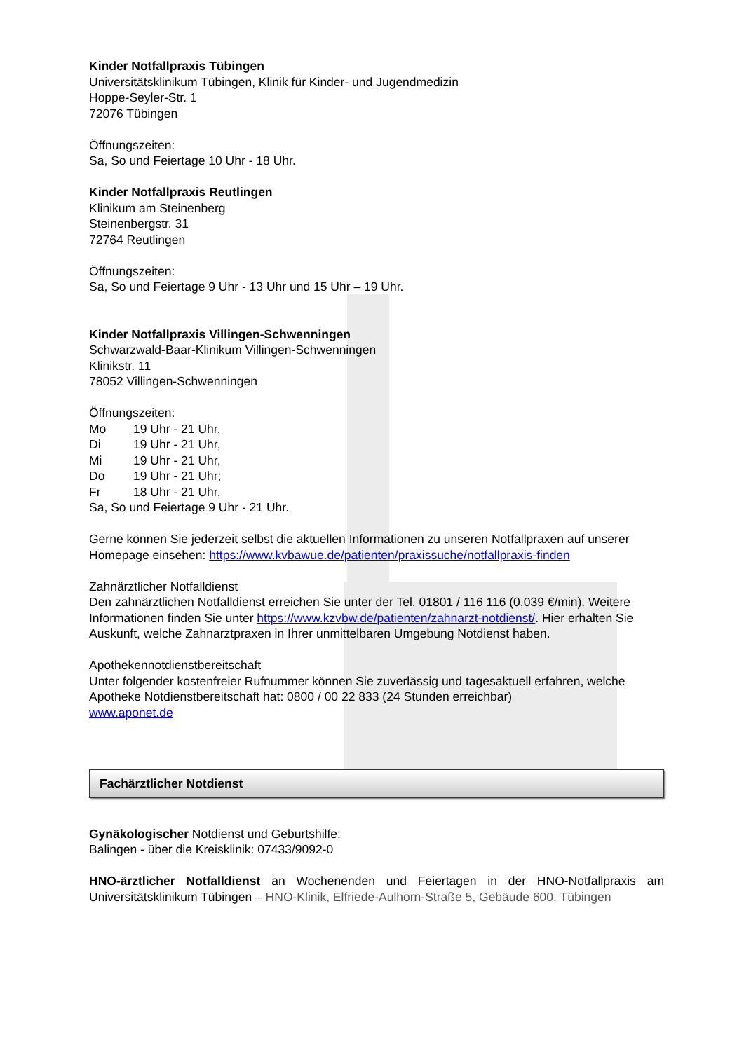Kinder Notfallpraxis Tübingen
Universitätsklinikum Tübingen, Klinik für Kinder- und Jugendmedizin
Hoppe-Seyler-Str. 1
72076 Tübingen
Öffnungszeiten:
Sa, So und Feiertage 10 Uhr - 18 Uhr.
Kinder Notfallpraxis Reutlingen
Klinikum am Steinenberg
Steinenbergstr. 31
72764 Reutlingen
Öffnungszeiten:
Sa, So und Feiertage 9 Uhr - 13 Uhr und 15 Uhr – 19 Uhr.
Kinder Notfallpraxis Villingen-Schwenningen
Schwarzwald-Baar-Klinikum Villingen-Schwenningen
Klinikstr. 11
78052 Villingen-Schwenningen
Öffnungszeiten:
Mo 19 Uhr - 21 Uhr,
Di 19 Uhr - 21 Uhr,
Mi 19 Uhr - 21 Uhr,
Do 19 Uhr - 21 Uhr;
Fr 18 Uhr - 21 Uhr,
Sa, So und Feiertage 9 Uhr - 21 Uhr.
Gerne können Sie jederzeit selbst die aktuellen Informationen zu unseren Notfallpraxen auf unserer Homepage einsehen: https://www.kvbawue.de/patienten/praxissuche/notfallpraxis-finden
Zahnärztlicher Notfalldienst
Den zahnärztlichen Notfalldienst erreichen Sie unter der Tel. 01801 / 116 116 (0,039 €/min). Weitere Informationen finden Sie unter https://www.kzvbw.de/patienten/zahnarzt-notdienst/. Hier erhalten Sie Auskunft, welche Zahnarztpraxen in Ihrer unmittelbaren Umgebung Notdienst haben.
Apothekennotdienstbereitschaft
Unter folgender kostenfreier Rufnummer können Sie zuverlässig und tagesaktuell erfahren, welche Apotheke Notdienstbereitschaft hat: 0800 / 00 22 833 (24 Stunden erreichbar)
www.aponet.de
Fachärztlicher Notdienst
Gynäkologischer Notdienst und Geburtshilfe:
Balingen - über die Kreisklinik: 07433/9092-0
HNO-ärztlicher Notfalldienst an Wochenenden und Feiertagen in der HNO-Notfallpraxis am Universitätsklinikum Tübingen – HNO-Klinik, Elfriede-Aulhorn-Straße 5, Gebäude 600, Tübingen